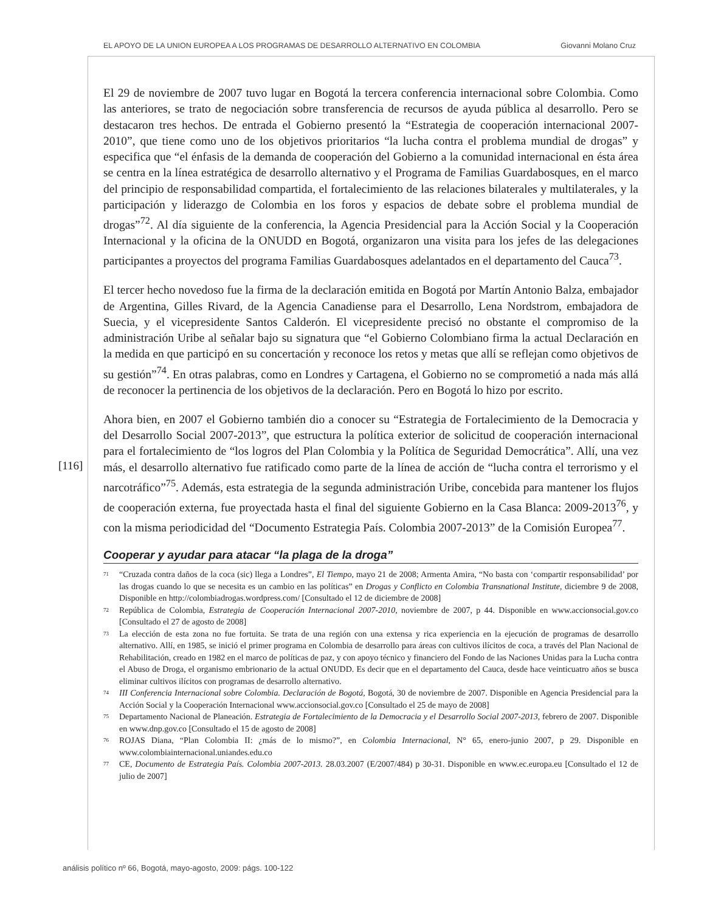EL APOYO DE LA UNION EUROPEA A LOS PROGRAMAS DE DESARROLLO ALTERNATIVO EN COLOMBIA Giovanni Molano Cruz
[116]
El 29 de noviembre de 2007 tuvo lugar en Bogotá la tercera conferencia internacional sobre Colombia. Como las anteriores, se trato de negociación sobre transferencia de recursos de ayuda pública al desarrollo. Pero se destacaron tres hechos. De entrada el Gobierno presentó la “Estrategia de cooperación internacional 2007-2010”, que tiene como uno de los objetivos prioritarios “la lucha contra el problema mundial de drogas” y especifica que “el énfasis de la demanda de cooperación del Gobierno a la comunidad internacional en ésta área se centra en la línea estratégica de desarrollo alternativo y el Programa de Familias Guardabosques, en el marco del principio de responsabilidad compartida, el fortalecimiento de las relaciones bilaterales y multilaterales, y la participación y liderazgo de Colombia en los foros y espacios de debate sobre el problema mundial de drogas”<sup>72</sup>. Al día siguiente de la conferencia, la Agencia Presidencial para la Acción Social y la Cooperación Internacional y la oficina de la ONUDD en Bogotá, organizaron una visita para los jefes de las delegaciones participantes a proyectos del programa Familias Guardabosques adelantados en el departamento del Cauca<sup>73</sup>.
El tercer hecho novedoso fue la firma de la declaración emitida en Bogotá por Martín Antonio Balza, embajador de Argentina, Gilles Rivard, de la Agencia Canadiense para el Desarrollo, Lena Nordstrom, embajadora de Suecia, y el vicepresidente Santos Calderón. El vicepresidente precisó no obstante el compromiso de la administración Uribe al señalar bajo su signatura que “el Gobierno Colombiano firma la actual Declaración en la medida en que participó en su concertación y reconoce los retos y metas que allí se reflejan como objetivos de su gestión”<sup>74</sup>. En otras palabras, como en Londres y Cartagena, el Gobierno no se comprometió a nada más allá de reconocer la pertinencia de los objetivos de la declaración. Pero en Bogotá lo hizo por escrito.
Ahora bien, en 2007 el Gobierno también dio a conocer su “Estrategia de Fortalecimiento de la Democracia y del Desarrollo Social 2007-2013”, que estructura la política exterior de solicitud de cooperación internacional para el fortalecimiento de “los logros del Plan Colombia y la Política de Seguridad Democrática”. Allí, una vez más, el desarrollo alternativo fue ratificado como parte de la línea de acción de “lucha contra el terrorismo y el narcotráfico”<sup>75</sup>. Además, esta estrategia de la segunda administración Uribe, concebida para mantener los flujos de cooperación externa, fue proyectada hasta el final del siguiente Gobierno en la Casa Blanca: 2009-2013<sup>76</sup>, y con la misma periodicidad del “Documento Estrategia País. Colombia 2007-2013” de la Comisión Europea<sup>77</sup>.
Cooperar y ayudar para atacar “la plaga de la droga”
<sup>71</sup> “Cruzada contra daños de la coca (sic) llega a Londres”, El Tiempo, mayo 21 de 2008; Armenta Amira, “No basta con ‘compartir responsabilidad’ por las drogas cuando lo que se necesita es un cambio en las políticas” en Drogas y Conflicto en Colombia Transnational Institute, diciembre 9 de 2008, Disponible en http://colombiadrogas.wordpress.com/ [Consultado el 12 de diciembre de 2008]
<sup>72</sup> República de Colombia, Estrategia de Cooperación Internacional 2007-2010, noviembre de 2007, p 44. Disponible en www.accionsocial.gov.co [Consultado el 27 de agosto de 2008]
<sup>73</sup> La elección de esta zona no fue fortuita. Se trata de una región con una extensa y rica experiencia en la ejecución de programas de desarrollo alternativo. Allí, en 1985, se inició el primer programa en Colombia de desarrollo para áreas con cultivos ilícitos de coca, a través del Plan Nacional de Rehabilitación, creado en 1982 en el marco de políticas de paz, y con apoyo técnico y financiero del Fondo de las Naciones Unidas para la Lucha contra el Abuso de Droga, el organismo embrionario de la actual ONUDD. Es decir que en el departamento del Cauca, desde hace veinticuatro años se busca eliminar cultivos ilícitos con programas de desarrollo alternativo.
<sup>74</sup> III Conferencia Internacional sobre Colombia. Declaración de Bogotá, Bogotá, 30 de noviembre de 2007. Disponible en Agencia Presidencial para la Acción Social y la Cooperación Internacional www.accionsocial.gov.co [Consultado el 25 de mayo de 2008]
<sup>75</sup> Departamento Nacional de Planeación. Estrategia de Fortalecimiento de la Democracia y el Desarrollo Social 2007-2013, febrero de 2007. Disponible en www.dnp.gov.co [Consultado el 15 de agosto de 2008]
<sup>76</sup> ROJAS Diana, “Plan Colombia II: ¿más de lo mismo?”, en Colombia Internacional, N° 65, enero-junio 2007, p 29. Disponible en www.colombiainternacional.uniandes.edu.co
<sup>77</sup> CE, Documento de Estrategia País. Colombia 2007-2013. 28.03.2007 (E/2007/484) p 30-31. Disponible en www.ec.europa.eu [Consultado el 12 de julio de 2007]
análisis político nº 66, Bogotá, mayo-agosto, 2009: págs. 100-122